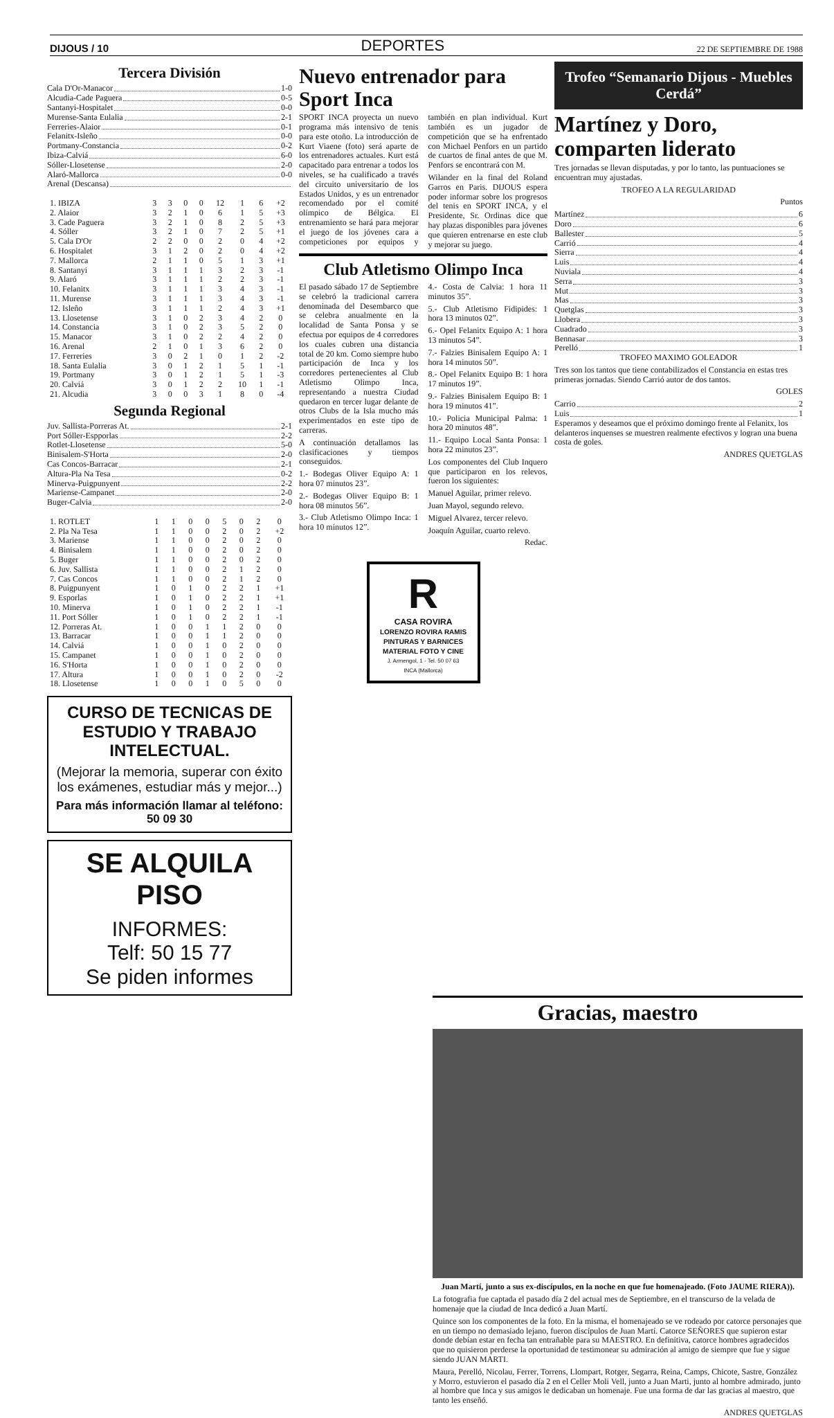DIJOUS / 10 DEPORTES 22 DE SEPTIEMBRE DE 1988
Tercera División
Cala D'Or-Manacor 1-0
Alcudia-Cade Paguera 0-5
Santanyi-Hospitalet 0-0
Murense-Santa Eulalia 2-1
Ferreries-Alaior 0-1
Felanitx-Isleño 0-0
Portmany-Constancia 0-2
Ibiza-Calviá 6-0
Sóller-Llosetense 2-0
Alaró-Mallorca 0-0
Arenal (Descansa)
| 1. IBIZA | 3 | 3 | 0 | 0 | 12 | 1 | 6 | +2 |
| 2. Alaior | 3 | 2 | 1 | 0 | 6 | 1 | 5 | +3 |
| 3. Cade Paguera | 3 | 2 | 1 | 0 | 8 | 2 | 5 | +3 |
| 4. Sóller | 3 | 2 | 1 | 0 | 7 | 2 | 5 | +1 |
| 5. Cala D'Or | 2 | 2 | 0 | 0 | 2 | 0 | 4 | +2 |
| 6. Hospitalet | 3 | 1 | 2 | 0 | 2 | 0 | 4 | +2 |
| 7. Mallorca | 2 | 1 | 1 | 0 | 5 | 1 | 3 | +1 |
| 8. Santanyi | 3 | 1 | 1 | 1 | 3 | 2 | 3 | -1 |
| 9. Alaró | 3 | 1 | 1 | 1 | 2 | 2 | 3 | -1 |
| 10. Felanitx | 3 | 1 | 1 | 1 | 3 | 4 | 3 | -1 |
| 11. Murense | 3 | 1 | 1 | 1 | 3 | 4 | 3 | -1 |
| 12. Isleño | 3 | 1 | 1 | 1 | 2 | 4 | 3 | +1 |
| 13. Llosetense | 3 | 1 | 0 | 2 | 3 | 4 | 2 | 0 |
| 14. Constancia | 3 | 1 | 0 | 2 | 3 | 5 | 2 | 0 |
| 15. Manacor | 3 | 1 | 0 | 2 | 2 | 4 | 2 | 0 |
| 16. Arenal | 2 | 1 | 0 | 1 | 3 | 6 | 2 | 0 |
| 17. Ferreries | 3 | 0 | 2 | 1 | 0 | 1 | 2 | -2 |
| 18. Santa Eulalia | 3 | 0 | 1 | 2 | 1 | 5 | 1 | -1 |
| 19. Portmany | 3 | 0 | 1 | 2 | 1 | 5 | 1 | -3 |
| 20. Calviá | 3 | 0 | 1 | 2 | 2 | 10 | 1 | -1 |
| 21. Alcudia | 3 | 0 | 0 | 3 | 1 | 8 | 0 | -4 |
Segunda Regional
Juv. Sallista-Porreras At. 2-1
Port Sóller-Espporlas 2-2
Rotlet-Llosetense 5-0
Binisalem-S'Horta 2-0
Cas Concos-Barracar 2-1
Altura-Pla Na Tesa 0-2
Minerva-Puigpunyent 2-2
Mariense-Campanet 2-0
Buger-Calvia 2-0
| 1. ROTLET | 1 | 1 | 0 | 0 | 5 | 0 | 2 | 0 |
| 2. Pla Na Tesa | 1 | 1 | 0 | 0 | 2 | 0 | 2 | +2 |
| 3. Mariense | 1 | 1 | 0 | 0 | 2 | 0 | 2 | 0 |
| 4. Binisalem | 1 | 1 | 0 | 0 | 2 | 0 | 2 | 0 |
| 5. Buger | 1 | 1 | 0 | 0 | 2 | 0 | 2 | 0 |
| 6. Juv. Sallista | 1 | 1 | 0 | 0 | 2 | 1 | 2 | 0 |
| 7. Cas Concos | 1 | 1 | 0 | 0 | 2 | 1 | 2 | 0 |
| 8. Puigpunyent | 1 | 0 | 1 | 0 | 2 | 2 | 1 | +1 |
| 9. Esporlas | 1 | 0 | 1 | 0 | 2 | 2 | 1 | +1 |
| 10. Minerva | 1 | 0 | 1 | 0 | 2 | 2 | 1 | -1 |
| 11. Port Sóller | 1 | 0 | 1 | 0 | 2 | 2 | 1 | -1 |
| 12. Porreras At. | 1 | 0 | 0 | 1 | 1 | 2 | 0 | 0 |
| 13. Barracar | 1 | 0 | 0 | 1 | 1 | 2 | 0 | 0 |
| 14. Calviá | 1 | 0 | 0 | 1 | 0 | 2 | 0 | 0 |
| 15. Campanet | 1 | 0 | 0 | 1 | 0 | 2 | 0 | 0 |
| 16. S'Horta | 1 | 0 | 0 | 1 | 0 | 2 | 0 | 0 |
| 17. Altura | 1 | 0 | 0 | 1 | 0 | 2 | 0 | -2 |
| 18. Llosetense | 1 | 0 | 0 | 1 | 0 | 5 | 0 | 0 |
CURSO DE TECNICAS DE
ESTUDIO Y TRABAJO INTELECTUAL.
(Mejorar la memoria, superar con éxito los exámenes, estudiar más y mejor...)
Para más información llamar al teléfono: 50 09 30
SE ALQUILA PISO
INFORMES:
Telf: 50 15 77
Se piden informes
Nuevo entrenador para Sport Inca
SPORT INCA proyecta un nuevo programa más intensivo de tenis para este otoño. La introducción de Kurt Viaene (foto) será aparte de los entrenadores actuales. Kurt está capacitado para entrenar a todos los niveles, se ha cualificado a través del circuito universitario de los Estados Unidos, y es un entrenador recomendado por el comité olímpico de Bélgica. El entrenamiento se hará para mejorar el juego de los jóvenes cara a competiciones por equipos y también en plan individual. Kurt también es un jugador de competición que se ha enfrentado con Michael Penfors en un partido de cuartos de final antes de que M. Penfors se encontrará con M.
Wilander en la final del Roland Garros en Paris. DIJOUS espera poder informar sobre los progresos del tenis en SPORT INCA, y el Presidente, Sr. Ordinas dice que hay plazas disponibles para jóvenes que quieren entrenarse en este club y mejorar su juego.
Club Atletismo Olimpo Inca
El pasado sábado 17 de Septiembre se celebró la tradicional carrera denominada del Desembarco que se celebra anualmente en la localidad de Santa Ponsa y se efectua por equipos de 4 corredores los cuales cubren una distancia total de 20 km. Como siempre hubo participación de Inca y los corredores pertenecientes al Club Atletismo Olimpo Inca, representando a nuestra Ciudad quedaron en tercer lugar delante de otros Clubs de la Isla mucho más experimentados en este tipo de carreras.
A continuación detallamos las clasificaciones y tiempos conseguidos.
1.- Bodegas Oliver Equipo A: 1 hora 07 minutos 23”.
2.- Bodegas Oliver Equipo B: 1 hora 08 minutos 56”.
3.- Club Atletismo Olimpo Inca: 1 hora 10 minutos 12”.
4.- Costa de Calvia: 1 hora 11 minutos 35”.
5.- Club Atletismo Fidipides: 1 hora 13 minutos 02”.
6.- Opel Felanitx Equipo A: 1 hora 13 minutos 54”.
7.- Falzies Binisalem Equipo A: 1 hora 14 minutos 50”.
8.- Opel Felanitx Equipo B: 1 hora 17 minutos 19”.
9.- Falzies Binisalem Equipo B: 1 hora 19 minutos 41”.
10.- Policia Municipal Palma: 1 hora 20 minutos 48”.
11.- Equipo Local Santa Ponsa: 1 hora 22 minutos 23”.
Los componentes del Club Inquero que participaron en los relevos, fueron los siguientes:
Manuel Aguilar, primer relevo.
Juan Mayol, segundo relevo.
Miguel Alvarez, tercer relevo.
Joaquín Aguilar, cuarto relevo.
Redac.
R
CASA ROVIRA
LORENZO ROVIRA RAMIS
PINTURAS Y BARNICES
MATERIAL FOTO Y CINE
J. Armengol, 1 - Tel. 50 07 63
INCA (Mallorca)
Trofeo “Semanario Dijous - Muebles Cerdá”
Martínez y Doro, comparten liderato
Tres jornadas se llevan disputadas, y por lo tanto, las puntuaciones se encuentran muy ajustadas.
TROFEO A LA REGULARIDAD
Puntos
Martínez 6
Doro 6
Ballester 5
Carrió 4
Sierra 4
Luis 4
Nuviala 4
Serra 3
Mut 3
Mas 3
Quetglas 3
Llobera 3
Cuadrado 3
Bennasar 3
Perelló 1
TROFEO MAXIMO GOLEADOR
Tres son los tantos que tiene contabilizados el Constancia en estas tres primeras jornadas. Siendo Carrió autor de dos tantos.
GOLES
Carrio 2
Luis 1
Esperamos y deseamos que el próximo domingo frente al Felanitx, los delanteros inquenses se muestren realmente efectivos y logran una buena costa de goles.
ANDRES QUETGLAS
Gracias, maestro
Juan Martí, junto a sus ex-discípulos, en la noche en que fue homenajeado. (Foto JAUME RIERA)).
La fotografia fue captada el pasado día 2 del actual mes de Septiembre, en el transcurso de la velada de homenaje que la ciudad de Inca dedicó a Juan Martí.
Quince son los componentes de la foto. En la misma, el homenajeado se ve rodeado por catorce personajes que en un tiempo no demasiado lejano, fueron discípulos de Juan Martí. Catorce SEÑORES que supieron estar donde debían estar en fecha tan entrañable para su MAESTRO. En definitiva, catorce hombres agradecidos que no quisieron perderse la oportunidad de testimonear su admiración al amigo de siempre que fue y sigue siendo JUAN MARTI.
Maura, Perelló, Nicolau, Ferrer, Torrens, Llompart, Rotger, Segarra, Reina, Camps, Chicote, Sastre, González y Morro, estuvieron el pasado día 2 en el Celler Moli Vell, junto a Juan Marti, junto al hombre admirado, junto al hombre que Inca y sus amigos le dedicaban un homenaje. Fue una forma de dar las gracias al maestro, que tanto les enseñó.
ANDRES QUETGLAS